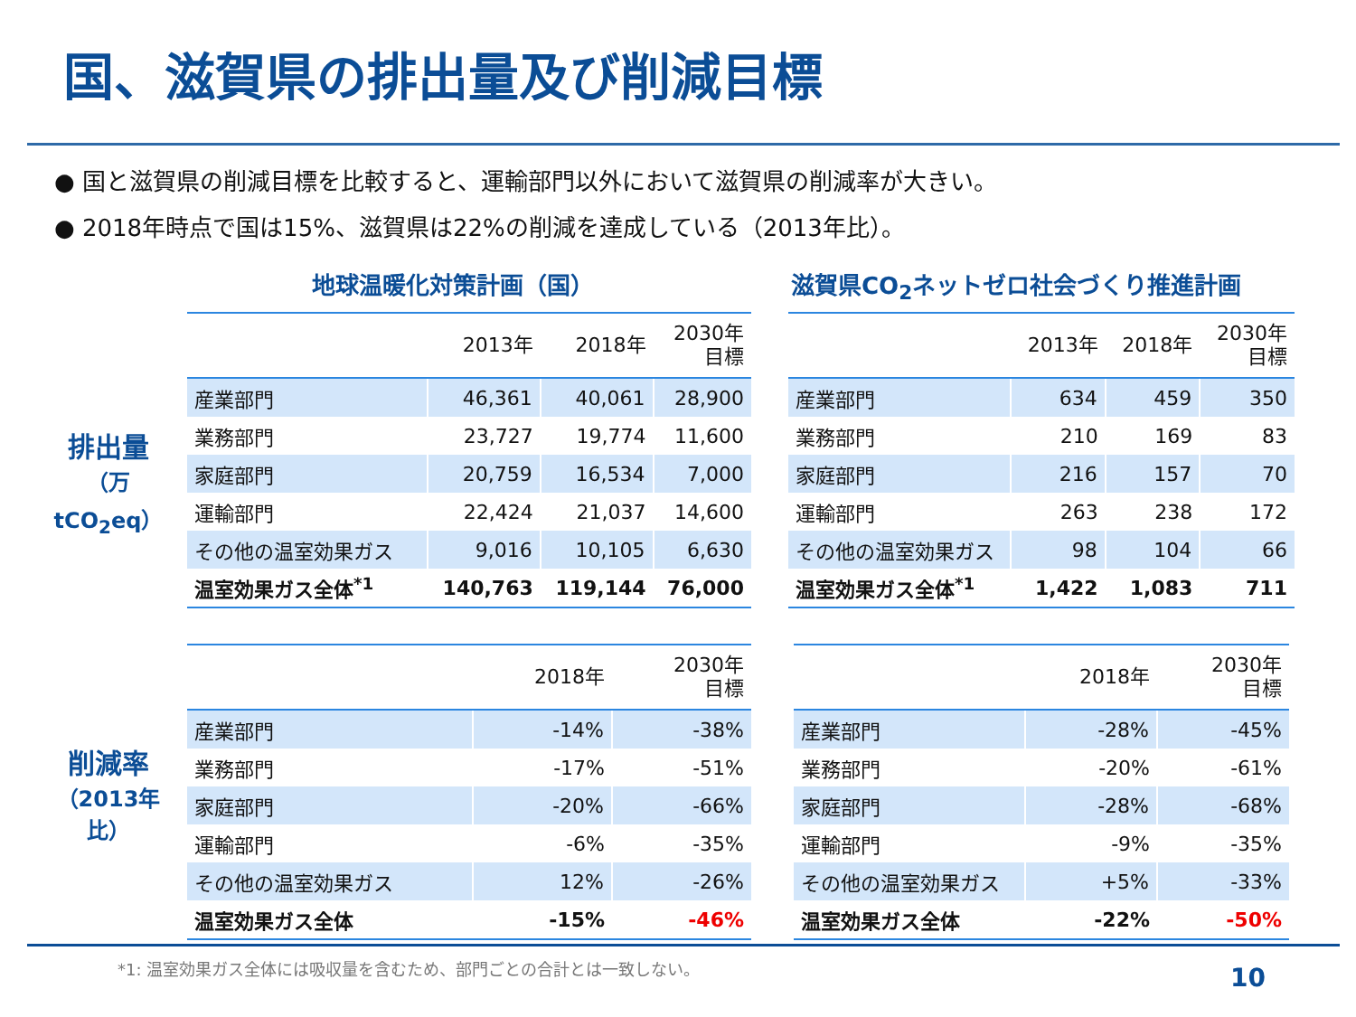国、滋賀県の排出量及び削減目標
● 国と滋賀県の削減目標を比較すると、運輸部門以外において滋賀県の削減率が大きい。
● 2018年時点で国は15%、滋賀県は22%の削減を達成している（2013年比）。
排出量
（万tCO<sub>2</sub>eq）
地球温暖化対策計画（国）
滋賀県CO<sub>2</sub>ネットゼロ社会づくり推進計画
| | 2013年 | 2018年 | 2030年 目標 |
| --- | --- | --- | --- |
| 産業部門 | 46,361 | 40,061 | 28,900 |
| 業務部門 | 23,727 | 19,774 | 11,600 |
| 家庭部門 | 20,759 | 16,534 | 7,000 |
| 運輸部門 | 22,424 | 21,037 | 14,600 |
| その他の温室効果ガス | 9,016 | 10,105 | 6,630 |
| 温室効果ガス全体<sup>*1</sup> | 140,763 | 119,144 | 76,000 |
| | 2013年 | 2018年 | 2030年 目標 |
| --- | --- | --- | --- |
| 産業部門 | 634 | 459 | 350 |
| 業務部門 | 210 | 169 | 83 |
| 家庭部門 | 216 | 157 | 70 |
| 運輸部門 | 263 | 238 | 172 |
| その他の温室効果ガス | 98 | 104 | 66 |
| 温室効果ガス全体<sup>*1</sup> | 1,422 | 1,083 | 711 |
削減率
（2013年比）
| | 2018年 | 2030年 目標 |
| --- | --- | --- |
| 産業部門 | -14% | -38% |
| 業務部門 | -17% | -51% |
| 家庭部門 | -20% | -66% |
| 運輸部門 | -6% | -35% |
| その他の温室効果ガス | 12% | -26% |
| 温室効果ガス全体 | -15% | -46% |
| | 2018年 | 2030年 目標 |
| --- | --- | --- |
| 産業部門 | -28% | -45% |
| 業務部門 | -20% | -61% |
| 家庭部門 | -28% | -68% |
| 運輸部門 | -9% | -35% |
| その他の温室効果ガス | +5% | -33% |
| 温室効果ガス全体 | -22% | -50% |
*1: 温室効果ガス全体には吸収量を含むため、部門ごとの合計とは一致しない。
10